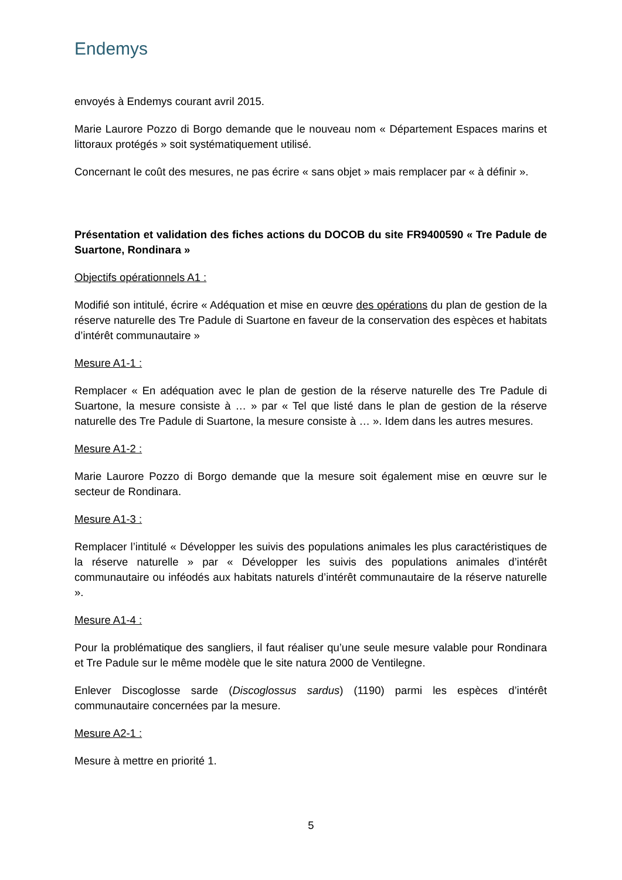Endemys
envoyés à Endemys courant avril 2015.
Marie Laurore Pozzo di Borgo demande que le nouveau nom « Département Espaces marins et littoraux protégés » soit systématiquement utilisé.
Concernant le coût des mesures, ne pas écrire « sans objet » mais remplacer par « à définir ».
Présentation et validation des fiches actions du DOCOB du site FR9400590 « Tre Padule de Suartone, Rondinara »
Objectifs opérationnels A1 :
Modifié son intitulé, écrire « Adéquation et mise en œuvre des opérations du plan de gestion de la réserve naturelle des Tre Padule di Suartone en faveur de la conservation des espèces et habitats d’intérêt communautaire »
Mesure A1-1 :
Remplacer « En adéquation avec le plan de gestion de la réserve naturelle des Tre Padule di Suartone, la mesure consiste à … » par « Tel que listé dans le plan de gestion de la réserve naturelle des Tre Padule di Suartone, la mesure consiste à … ». Idem dans les autres mesures.
Mesure A1-2 :
Marie Laurore Pozzo di Borgo demande que la mesure soit également mise en œuvre sur le secteur de Rondinara.
Mesure A1-3 :
Remplacer l’intitulé « Développer les suivis des populations animales les plus caractéristiques de la réserve naturelle » par « Développer les suivis des populations animales d’intérêt communautaire ou inféodés aux habitats naturels d’intérêt communautaire de la réserve naturelle ».
Mesure A1-4 :
Pour la problématique des sangliers, il faut réaliser qu’une seule mesure valable pour Rondinara et Tre Padule sur le même modèle que le site natura 2000 de Ventilegne.
Enlever Discoglosse sarde (Discoglossus sardus) (1190) parmi les espèces d’intérêt communautaire concernées par la mesure.
Mesure A2-1 :
Mesure à mettre en priorité 1.
5